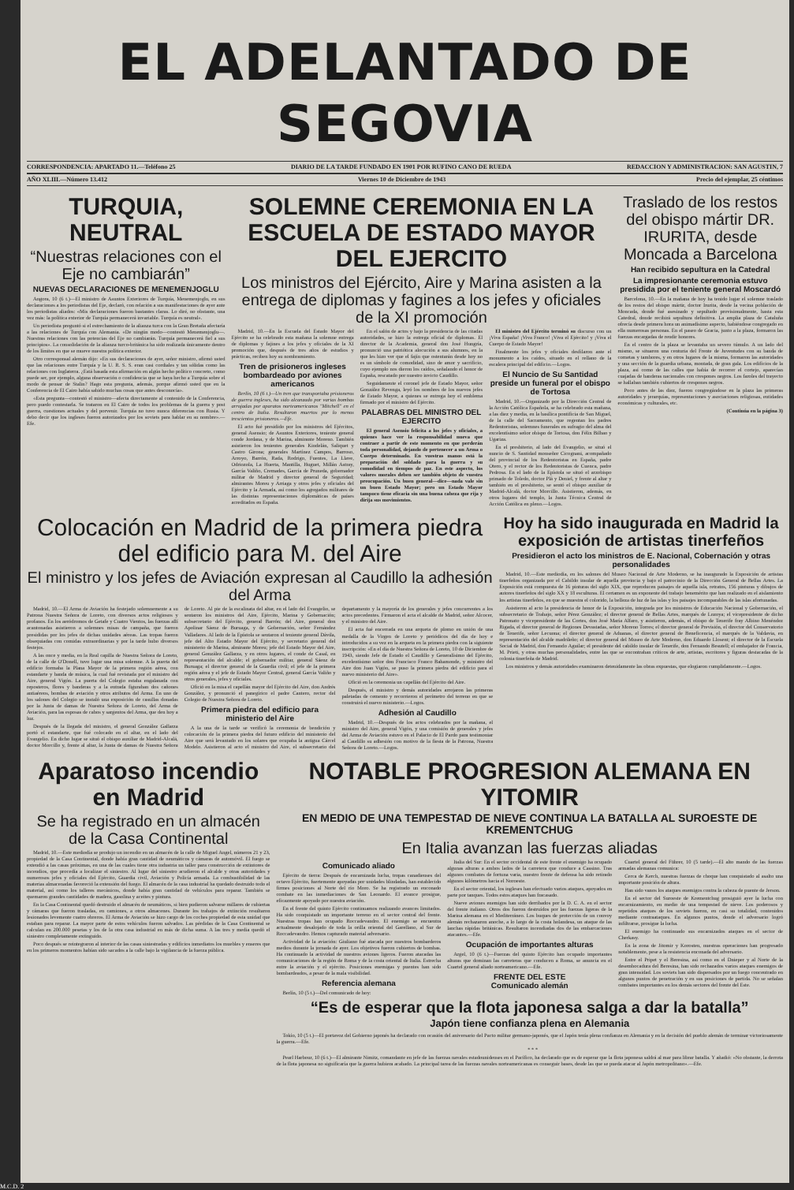EL ADELANTADO DE SEGOVIA
CORRESPONDENCIA: APARTADO 11.—Teléfono 25 DIARIO DE LA TARDE FUNDADO EN 1901 POR RUFINO CANO DE RUEDA REDACCION Y ADMINISTRACION: SAN AGUSTIN, 7
AÑO XLIII.—Número 13.412 Viernes 10 de Diciembre de 1943 Precio del ejemplar, 25 céntimos
TURQUIA, NEUTRAL
“Nuestras relaciones con el Eje no cambiarán”
NUEVAS DECLARACIONES DE MENEMENJOGLU
Angora, 10 (6 t.)—El ministro de Asuntos Exteriores de Turquía, Menemenjoglu, en sus declaraciones a los periodistas del Eje, declaró, con relación a sus manifestaciones de ayer ante los periodistas aliados: «Mis declaraciones fueron bastantes claras. Lo diré, no obstante, una vez más: la política exterior de Turquía permanecerá invariable. Turquía es neutral».
Un periodista preguntó si el estrechamiento de la alianza turca con la Gran Bretaña afectaría a las relaciones de Turquía con Alemania. «De ningún modo—contestó Menemenjoglu—. Nuestras relaciones con las potencias del Eje no cambiarán. Turquía permanecerá fiel a sus principios». La consolidación de la alianza turco-británica ha sido realizada únicamente dentro de los límites en que se mueve nuestra política exterior.
Otro corresponsal alemán dijo: «En sus declaraciones de ayer, señor ministro, afirmó usted que las relaciones entre Turquía y la U. R. S. S. eran casi cordiales y tan sólidas como las relaciones con Inglaterra. ¿Está basada esta afirmación en algún hecho político concreto, como puede ser, por ejemplo, alguna observación o confidencia que se haya hecho a Turquía sobre el modo de pensar de Stalin? Hago esta pregunta, además, porque afirmó usted que en la Conferencia de El Cairo había sabido muchas cosas que antes desconocía».
«Esta pregunta—contestó el ministro—afecta directamente al contenido de la Conferencia, pero puedo contestarla. Se trataron en El Cairo de todos los problemas de la guerra y post guerra, cuestiones actuales y del porvenir. Turquía no tuvo nunca diferencias con Rusia. Y debo decir que los ingleses fueron autorizados por los soviets para hablar en su nombre».—Efe.
SOLEMNE CEREMONIA EN LA ESCUELA DE ESTADO MAYOR DEL EJERCITO
Los ministros del Ejército, Aire y Marina asisten a la entrega de diplomas y fagines a los jefes y oficiales de la XI promoción
Madrid, 10.—En la Escuela del Estado Mayor del Ejército se ha celebrado esta mañana la solemne entrega de diplomas y fajines a los jefes y oficiales de la XI promoción que, después de tres años de estudios y prácticas, reciben hoy su nombramiento.
Tren de prisioneros ingleses bombardeado por aviones americanos
Berlín, 10 (6 t.)—Un tren que transportaba prisioneros de guerra ingleses, ha sido alcanzado por varias bombas arrojadas por aparatos norteamericanos "Mitchell" en el centro de Italia. Resultaron muertos por lo menos trescientos prisioneros.—Efe.
El acto fué presidido por los ministros del Ejércitos, general Asensio; de Asuntos Exteriores, teniente general conde Jordana, y de Marina, almirante Moreno. También asistieron los tenientes generales Kindelán, Saliquet y Castro Girona; generales Martínez Campos, Barroso, Arroyo, Barrón, Rada, Rodrigo, Fuentes, La Llave, Odriozola, La Huerta, Mantilla, Huguet, Millán Astray, García Valiño, Cremades, García de Pruneda, gobernador militar de Madrid y director general de Seguridad; almirantes Moreu y Arriaga y otros jefes y oficiales del Ejército y la Armada, así como los agregados militares de las distintas representaciones diplomáticas de países acreditados en España.
En el salón de actos y bajo la presidencia de las citadas autoridades, se hizo la entrega oficial de diplomas. El director de la Academia, general don José Hungría, pronunció una patriótica alocución a sus alumnos, en la que les hizo ver que el fajín que ostentarán desde hoy no es un símbolo de comodidad, sino de amor y sacrificio, cuyo ejemplo nos dieron los caídos, señalando el honor de España, rescatado por nuestro invicto Caudillo.
Seguidamente el coronel jefe de Estado Mayor, señor González Revenga, leyó los nombres de los nuevos jefes de Estado Mayor, a quienes se entrega hoy el emblema firmado por el ministro del Ejército.
PALABRAS DEL MINISTRO DEL EJERCITO
El general Asensio felicita a los jefes y oficiales, a quienes hace ver la responsabilidad nueva que contraer a partir de este momento en que perderán toda personalidad, dejando de pertenecer a un Arma o Cuerpo determinado. En vuestras manos está la preparación del soldado para la guerra y su comodidad en tiempos de paz. En este aspecto, los valores morales deben ser también objeto de vuestra preocupación. Un buen general—dice—nada vale sin un buen Estado Mayor; pero un Estado Mayor tampoco tiene eficacia sin una buena cabeza que rija y dirija sus movimientos.
El ministro del Ejército terminó su discurso con un ¡Viva España! ¡Viva Franco! ¡Viva el Ejército! y ¡Viva el Cuerpo de Estado Mayor!
Finalmente los jefes y oficiales desfilaron ante el monumento a los caídos, situado en el rellano de la escalera principal del edificio.—Logos.
El Nuncio de Su Santidad preside un funeral por el obispo de Tortosa
Madrid, 10.—Organizado por la Dirección Central de la Acción Católica Española, se ha celebrado esta mañana, a las diez y media, en la basílica pontificia de San Miguel, de la calle del Sacramento, que regentan los padres Redentoristas, solemnes funerales en sufragio del alma del excelentísimo señor obispo de Tortosa, don Félix Bilbao y Ugariza.
En el presbiterio, al lado del Evangelio, se situó el nuncio de S. Santidad monseñor Cicognani, acompañado del provincial de los Redentoristas en España, padre Otero, y el rector de los Redentoristas de Cuenca, padre Pedrosa. En el lado de la Epístola se situó el arzobispo primado de Toledo, doctor Plá y Deniel, y frente al altar y también en el presbiterio, se sentó el obispo auxiliar de Madrid-Alcalá, doctor Morcillo. Asistieron, además, en otros lugares del templo, la Junta Técnica Central de Acción Católica en pleno.—Logos.
Traslado de los restos del obispo mártir DR. IRURITA, desde Moncada a Barcelona
Han recibido sepultura en la Catedral
La impresionante ceremonia estuvo presidida por el teniente general Moscardó
Barcelona, 10.—En la mañana de hoy ha tenido lugar el solemne traslado de los restos del obispo mártir, doctor Irurita, desde la vecina población de Moncada, donde fué asesinado y sepultado provisionalmente, hasta esta Catedral, donde recibirá sepultura definitiva. La amplia plaza de Cataluña ofrecía desde primera hora un animadísimo aspecto, habiéndose congregado en ella numerosas personas. En el paseo de Gracia, junto a la plaza, formaron las fuerzas encargadas de rendir honores.
En el centro de la plaza se levantaba un severo túmulo. A un lado del mismo, se situaron una centuria del Frente de Juventudes con su banda de cornetas y tambores, y en otros lugares de la misma, formaron las autoridades y una sección de la guardia urbana, montada, de gran gala. Los edificios de la plaza, así como de las calles que había de recorrer el cortejo, aparecían cuajadas de banderas nacionales con crespones negros. Los faroles del trayecto se hallaban también cubiertos de crespones negros.
Poco antes de las diez, fueron congregándose en la plaza las primeras autoridades y jerarquías, representaciones y asociaciones religiosas, entidades económicas y culturales, etc.
(Continúa en la página 3)
Colocación en Madrid de la primera piedra del edificio para M. del Aire
El ministro y los jefes de Aviación expresan al Caudillo la adhesión del Arma
Madrid, 10.—El Arma de Aviación ha festejado solemnemente a su Patrona Nuestra Señora de Loreto, con diversos actos religiosos y profanos. En los aeródromos de Getafe y Cuatro Vientos, las fuerzas allí acantonadas asistieron a solemnes misas de campaña, que fueron presididas por los jefes de dichas unidades aéreas. Las tropas fueron obsequiadas con comidas extraordinarias y por la tarde hubo diversos festejos.
A las once y media, en la Real capilla de Nuestra Señora de Loreto, de la calle de O'Donell, tuvo lugar una misa solemne. A la puerta del edificio formaba la Plana Mayor de la primera región aérea, con estandarte y banda de música, la cual fué revistada por el ministro del Aire, general Vigón. La puerta del Colegio estaba engalanada con reposteros, flores y banderas y a la entrada figuraban dos cañones antiaéreos, bombas de aviación y otros atributos del Arma. En uno de los salones del Colegio se instaló una exposición de casullas donadas por la Junta de damas de Nuestra Señora de Loreto, del Arma de Aviación, para las esposas de cabos y sargentos del Arma, que den hoy a luz.
Después de la llegada del ministro, el general González Gallarza portó el estandarte, que fué colocado en el altar, en el lado del Evangelio. En dicho lugar se situó el obispo auxiliar de Madrid-Alcalá, doctor Morcillo y, frente al altar, la Junta de damas de Nuestra Señora de Loreto. Al pie de la escalinata del altar, en el lado del Evangelio, se sentaron los ministros del Aire, Ejército, Marina y Gobernación; subsecretario del Ejército, general Barrón; del Aire, general don Apolinar Sáenz de Buruaga, y de Gobernación, señor Fernández Valladares. Al lado de la Epístola se sentaron el teniente general Dávila, jefe del Alto Estado Mayor del Ejército, y secretario general del ministerio de Marina, almirante Moreu; jefe del Estado Mayor del Aire, general González Gallarza, y en otros lugares, el conde de Casal, en representación del alcalde; el gobernador militar, general Sáenz de Buruaga; el director general de la Guardia civil; el jefe de la primera región aérea y el jefe de Estado Mayor Central, general García Valiño y otros generales, jefes y oficiales.
Ofició en la misa el capellán mayor del Ejército del Aire, don Andrés González, y pronunció el panegírico el padre Cantero, rector del Colegio de Nuestra Señora de Loreto.
Primera piedra del edificio para ministerio del Aire
A la una de la tarde se verificó la ceremonia de bendición y colocación de la primera piedra del futuro edificio del ministerio del Aire que será levantado en los solares que ocupaba la antigua Cárcel Modelo. Asistieron al acto el ministro del Aire, el subsecretario del departamento y la mayoría de los generales y jefes concurrentes a los actos precedentes. Firmaron el acta el alcalde de Madrid, señor Alcocer, y el ministro del Aire.
El acta fué encerrada en una arqueta de plomo en unión de una medalla de la Virgen de Loreto y periódicos del día de hoy e introducidos a su vez en la arqueta en la primera piedra con la siguiente inscripción: «En el día de Nuestra Señora de Loreto, 10 de Diciembre de 1943, siendo Jefe de Estado el Caudillo y Generalísimo del Ejército, excelentísimo señor don Francisco Franco Bahamonde, y ministro del Aire don Juan Vigón, se puso la primera piedra del edificio para el nuevo ministerio del Aire».
Ofició en la ceremonia un capellán del Ejército del Aire.
Después, el ministro y demás autoridades arrojaron las primeras paletadas de cemento y recorrieron el perímetro del terreno en que se construirá el nuevo ministerio.—Logos.
Adhesión al Caudillo
Madrid, 10.—Después de los actos celebrados por la mañana, el ministro del Aire, general Vigón, y una comisión de generales y jefes del Arma de Aviación estuvo en el Palacio de El Pardo para testimoniar al Caudillo su adhesión con motivo de la fiesta de la Patrona, Nuestra Señora de Loreto.—Logos.
Hoy ha sido inaugurada en Madrid la exposición de artistas tinerfeños
Presidieron el acto los ministros de E. Nacional, Cobernación y otras personalidades
Madrid, 10.—Este mediodía, en los salones del Museo Nacional de Arte Moderno, se ha inaugurado la Exposición de artistas tinerfeños organizada por el Cabildo insular de aquella provincia y bajo el patrocinio de la Dirección General de Bellas Artes. La Exposición está compuesta de 16 pinturas del siglo XIX, que reproducen paisajes de aquella isla, retratos, 156 pinturas y dibujos de autores tinerfeños del siglo XX y 18 esculturas. El certamen es un exponente del trabajo benemérito que han realizado en el aislamiento los artistas tinerfeños, en que se muestra el colorido, la belleza de luz de las islas y los paisajes incomparables de las islas afortunadas.
Asistieron al acto la presidencia de honor de la Exposición, integrada por los ministros de Educación Nacional y Gobernación, el subsecretario de Trabajo, señor Pérez González; el director general de Bellas Artes, marqués de Lozoya; el vicepresidente de dicho Patronato y vicepresidente de las Cortes, don José María Alfaro, y asistieron, además, el obispo de Tenerife fray Albino Menéndez Rigada, el director general de Regiones Devastadas, señor Moreno Torres; el director general de Previsión, el director del Conservatorio de Tenerife, señor Lecuona; el director general de Aduanas, el director general de Beneficencia, el marqués de la Valdavia, en representación del alcalde madrileño; el director general del Museo de Arte Moderno, don Eduardo Llosent; el director de la Escuela Social de Madrid, don Fernando Aguilar; el presidente del cabildo insular de Tenerife, don Fernando Besutell; el embajador de Francia, M. Prieti, y otras muchas personalidades, entre las que se encontraban críticos de arte, artistas, escritores y figuras destacadas de la colonia tinerfeña de Madrid.
Los ministros y demás autoridades examinaron detenidamente las obras expuestas, que elogiaron cumplidamente.—Logos.
Aparatoso incendio en Madrid
Se ha registrado en un almacén de la Casa Continental
Madrid, 10.—Este mediodía se produjo un incendio en un almacén de la calle de Miguel Angel, números 21 y 23, propiedad de la Casa Continental, donde había gran cantidad de neumáticos y cámaras de automóvil. El fuego se extendió a las casas próximas, en una de las cuales tiene otra industria un taller para construcción de extintores de incendios, que procedía a localizar el siniestro. Al lugar del siniestro acudieron el alcalde y otras autoridades y numerosos jefes y oficiales del Ejército, Guardia civil, Aviación y Policía armada. La combustibilidad de las materias almacenadas favoreció la extensión del fuego. El almacén de la casa industrial ha quedado destruido todo el material, así como los talleres mecánicos, donde había gran cantidad de vehículos para reparar. También se quemaron grandes cantidades de madera, gasolina y aceites y pintura.
En la Casa Continental quedó destruido el almacén de neumáticos, si bien pudieron salvarse millares de cubiertas y cámaras que fueron trasladas, en camiones, a otros almacenes. Durante los trabajos de extinción resultaron lesionados levemente cuatro obreros. El Arma de Aviación se hizo cargo de los coches propiedad de esta unidad que estaban para reparar. La mayor parte de estos vehículos fueron salvados. Las pérdidas de la Casa Continental se calculan en 200.000 pesetas y los de la otra casa industrial en más de dicha suma. A las tres y media quedó el siniestro completamente extinguido.
Poco después se reintegraron al interior de las casas siniestradas y edificios inmediatos los muebles y enseres que en los primeros momentos habían sido sacados a la calle bajo la vigilancia de la fuerza pública.
NOTABLE PROGRESION ALEMANA EN YITOMIR
EN MEDIO DE UNA TEMPESTAD DE NIEVE CONTINUA LA BATALLA AL SUROESTE DE KREMENTCHUG
En Italia avanzan las fuerzas aliadas
Comunicado aliado
Ejército de tierra: Después de encarnizada lucha, tropas canadienses del octavo Ejército, fuertemente apoyadas por unidades blindadas, han establecido firmes posiciones al Norte del río Moro. Se ha registrado un enconado combate en las inmediaciones de San Leonardo. El avance prosigue, eficazmente apoyado por nuestra aviación.
En el frente del quinto Ejército continuamos realizando avances limitados. Ha sido conquistado un importante terreno en el sector central del frente. Nuestras tropas han ocupado Roccadevandro. El enemigo se encuentra actualmente desalojado de toda la orilla oriental del Garellano, al Sur de Roccadevandro. Hemos capturado material adversario.
Actividad de la aviación: Giuliano fué atacada por nuestros bombarderos medios durante la jornada de ayer. Los objetivos fueron cubiertos de bombas. Ha continuado la actividad de nuestros aviones ligeros. Fueron atacadas las comunicaciones de la región de Roma y de la costa oriental de Italia. Estrecha entre la aviación y el ejército. Posiciones enemigas y puentes han sido bombardeados, a pesar de la mala visibilidad.
Referencia alemana
Berlín, 10 (5 t.)—Del comunicado de hoy:
Italia del Sur: En el sector occidental de este frente el enemigo ha ocupado algunas alturas a ambos lados de la carretera que conduce a Cassino. Tras algunos combates de fortuna varia, nuestro frente de defensa ha sido retirado algunos kilómetros hacia el Noroeste.
En el sector oriental, los ingleses han efectuado varios ataques, apoyados en parte por tanques. Todos estos ataques han fracasado.
Nueve aviones enemigos han sido derribados por la D. C. A. en el sector del frente italiano. Otros dos fueron destruídos por las fuerzas ligeras de la Marina alemana en el Mediterráneo. Los buques de protección de un convoy alemán rechazaron anoche, a lo largo de la costa holandesa, un ataque de las lanchas rápidas británicas. Resultaron incendiadas dos de las embarcaciones atacantes.—Efe.
Ocupación de importantes alturas
Argel, 10 (6 t.)—Fuerzas del quinto Ejército han ocupado importantes alturas que dominan las carreteras que conducen a Roma, se anuncia en el Cuartel general aliado norteamericano.—Efe.
FRENTE DEL ESTE
Comunicado alemán
Cuartel general del Führer, 10 (5 tarde).—El alto mando de las fuerzas armadas alemanas comunica:
Cerca de Kerch, nuestras fuerzas de choque han conquistado al asalto una importante posición de altura.
Han sido vanos los ataques enemigos contra la cabeza de puente de Jerson.
En el sector del Suroeste de Krementchug prosiguió ayer la lucha con encarnizamiento, en medio de una tempestad de nieve. Los poderosos y repetidos ataques de los soviets fueron, en casi su totalidad, contenidos mediante contraataques. En algunos puntos, donde el adversario logró infiltrarse, prosigue la lucha.
El enemigo ha continuado sus encarnizados ataques en el sector de Cherkasy.
En la zona de Jitomir y Korosten, nuestras operaciones han progresado notablemente, pese a la resistencia enconada del adversario.
Entre el Pripet y el Beresina, así como en el Dnieper y al Norte de la desembocadura del Beresina, han sido rechazados varios ataques enemigos de gran intensidad. Los soviets han sido dispersados por un fuego concentrado en algunos puntos de penetración y en sus posiciones de partida. No se señalan combates importantes en los demás sectores del frente del Este.
“Es de esperar que la flota japonesa salga a dar la batalla”
Japón tiene confianza plena en Alemania
Tokío, 10 (5 t.)—El portavoz del Gobierno japonés ha declarado con ocasión del aniversario del Pacto militar germano-japonés, que el Japón tenía plena confianza en Alemania y en la decisión del pueblo alemán de terminar victoriosamente la guerra.—Efe.
* * *
Pearl Harbour, 10 (6 t.)—El almirante Nimitz, comandante en jefe de las fuerzas navales estadounidenses en el Pacífico, ha declarado que es de esperar que la flota japonesa saldrá al mar para librar batalla. Y añadió: «No obstante, la derrota de la flota japonesa no significaría que la guerra hubiera acabado. La principal tarea de las fuerzas navales norteamericanas es conseguir bases, desde las que se pueda atacar al Japón metropolitano».—Efe.
M.C.D. 2